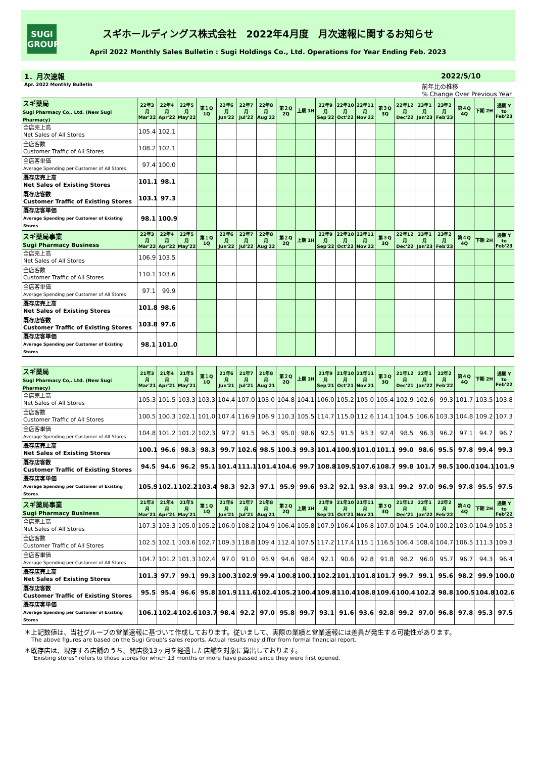SUGI
GROUP
スギホールディングス株式会社　2022年4月度　月次速報に関するお知らせ
April 2022 Monthly Sales Bulletin : Sugi Holdings Co., Ltd. Operations for Year Ending Feb. 2023
1．月次速報 2022/5/10
Apr. 2022 Monthly Bulletin 前年比の推移
% Change Over Previous Year
| スギ薬局 Sugi Pharmacy Co,. Ltd. (New Sugi Pharmacy) | 22年3月 Mar'22 | 22年4月 Apr'22 | 22年5月 May'22 | 第１Q 1Q | 22年6月 Jun'22 | 22年7月 Jul'22 | 22年8月 Aug'22 | 第２Q 2Q | 上期 1H | 22年9月 Sep'22 | 22年10月 Oct'22 | 22年11月 Nov'22 | 第３Q 3Q | 22年12月 Dec'22 | 23年1月 Jan'23 | 23年2月 Feb'23 | 第４Q 4Q | 下期 2H | 通期 Y to Feb'23 |
| --- | --- | --- | --- | --- | --- | --- | --- | --- | --- | --- | --- | --- | --- | --- | --- | --- | --- | --- | --- |
| 全店売上高 Net Sales of All Stores | 105.4 | 102.1 | | | | | | | | | | | | | | | | | |
| 全店客数 Customer Traffic of All Stores | 108.2 | 102.1 | | | | | | | | | | | | | | | | | |
| 全店客単価 Average Spending per Customer of All Stores | 97.4 | 100.0 | | | | | | | | | | | | | | | | | |
| 既存店売上高 Net Sales of Existing Stores | 101.1 | 98.1 | | | | | | | | | | | | | | | | | |
| 既存店客数 Customer Traffic of Existing Stores | 103.1 | 97.3 | | | | | | | | | | | | | | | | | |
| 既存店客単価 Average Spending per Customer of Existing Stores | 98.1 | 100.9 | | | | | | | | | | | | | | | | | |
| スギ薬局事業 Sugi Pharmacy Business | 22年3月 Mar'22 | 22年4月 Apr'22 | 22年5月 May'22 | 第１Q 1Q | 22年6月 Jun'22 | 22年7月 Jul'22 | 22年8月 Aug'22 | 第２Q 2Q | 上期 1H | 22年9月 Sep'22 | 22年10月 Oct'22 | 22年11月 Nov'22 | 第３Q 3Q | 22年12月 Dec'22 | 23年1月 Jan'23 | 23年2月 Feb'23 | 第４Q 4Q | 下期 2H | 通期 Y to Feb'23 |
| 全店売上高 Net Sales of All Stores | 106.9 | 103.5 | | | | | | | | | | | | | | | | | |
| 全店客数 Customer Traffic of All Stores | 110.1 | 103.6 | | | | | | | | | | | | | | | | | |
| 全店客単価 Average Spending per Customer of All Stores | 97.1 | 99.9 | | | | | | | | | | | | | | | | | |
| 既存店売上高 Net Sales of Existing Stores | 101.8 | 98.6 | | | | | | | | | | | | | | | | | |
| 既存店客数 Customer Traffic of Existing Stores | 103.8 | 97.6 | | | | | | | | | | | | | | | | | |
| 既存店客単価 Average Spending per Customer of Existing Stores | 98.1 | 101.0 | | | | | | | | | | | | | | | | | |
| スギ薬局 Sugi Pharmacy Co,. Ltd. (New Sugi Pharmacy) | 21年3月 Mar'21 | 21年4月 Apr'21 | 21年5月 May'21 | 第１Q 1Q | 21年6月 Jun'21 | 21年7月 Jul'21 | 21年8月 Aug'21 | 第２Q 2Q | 上期 1H | 21年9月 Sep'21 | 21年10月 Oct'21 | 21年11月 Nov'21 | 第３Q 3Q | 21年12月 Dec'21 | 22年1月 Jan'22 | 22年2月 Feb'22 | 第４Q 4Q | 下期 2H | 通期 Y to Feb'22 |
| --- | --- | --- | --- | --- | --- | --- | --- | --- | --- | --- | --- | --- | --- | --- | --- | --- | --- | --- | --- |
| 全店売上高 Net Sales of All Stores | 105.3 | 101.5 | 103.3 | 103.3 | 104.4 | 107.0 | 103.0 | 104.8 | 104.1 | 106.0 | 105.2 | 105.0 | 105.4 | 102.9 | 102.6 | 99.3 | 101.7 | 103.5 | 103.8 |
| 全店客数 Customer Traffic of All Stores | 100.5 | 100.3 | 102.1 | 101.0 | 107.4 | 116.9 | 106.9 | 110.3 | 105.5 | 114.7 | 115.0 | 112.6 | 114.1 | 104.5 | 106.6 | 103.3 | 104.8 | 109.2 | 107.3 |
| 全店客単価 Average Spending per Customer of All Stores | 104.8 | 101.2 | 101.2 | 102.3 | 97.2 | 91.5 | 96.3 | 95.0 | 98.6 | 92.5 | 91.5 | 93.3 | 92.4 | 98.5 | 96.3 | 96.2 | 97.1 | 94.7 | 96.7 |
| 既存店売上高 Net Sales of Existing Stores | 100.1 | 96.6 | 98.3 | 98.3 | 99.7 | 102.6 | 98.5 | 100.3 | 99.3 | 101.4 | 100.9 | 101.0 | 101.1 | 99.0 | 98.6 | 95.5 | 97.8 | 99.4 | 99.3 |
| 既存店客数 Customer Traffic of Existing Stores | 94.5 | 94.6 | 96.2 | 95.1 | 101.4 | 111.1 | 101.4 | 104.6 | 99.7 | 108.8 | 109.5 | 107.6 | 108.7 | 99.8 | 101.7 | 98.5 | 100.0 | 104.1 | 101.9 |
| 既存店客単価 Average Spending per Customer of Existing Stores | 105.9 | 102.1 | 102.2 | 103.4 | 98.3 | 92.3 | 97.1 | 95.9 | 99.6 | 93.2 | 92.1 | 93.8 | 93.1 | 99.2 | 97.0 | 96.9 | 97.8 | 95.5 | 97.5 |
| スギ薬局事業 Sugi Pharmacy Business | 21年3月 Mar'21 | 21年4月 Apr'21 | 21年5月 May'21 | 第１Q 1Q | 21年6月 Jun'21 | 21年7月 Jul'21 | 21年8月 Aug'21 | 第２Q 2Q | 上期 1H | 21年9月 Sep'21 | 21年10月 Oct'21 | 21年11月 Nov'21 | 第３Q 3Q | 21年12月 Dec'21 | 22年1月 Jan'22 | 22年2月 Feb'22 | 第４Q 4Q | 下期 2H | 通期 Y to Feb'22 |
| 全店売上高 Net Sales of All Stores | 107.3 | 103.3 | 105.0 | 105.2 | 106.0 | 108.2 | 104.9 | 106.4 | 105.8 | 107.9 | 106.4 | 106.8 | 107.0 | 104.5 | 104.0 | 100.2 | 103.0 | 104.9 | 105.3 |
| 全店客数 Customer Traffic of All Stores | 102.5 | 102.1 | 103.6 | 102.7 | 109.3 | 118.8 | 109.4 | 112.4 | 107.5 | 117.2 | 117.4 | 115.1 | 116.5 | 106.4 | 108.4 | 104.7 | 106.5 | 111.3 | 109.3 |
| 全店客単価 Average Spending per Customer of All Stores | 104.7 | 101.2 | 101.3 | 102.4 | 97.0 | 91.0 | 95.9 | 94.6 | 98.4 | 92.1 | 90.6 | 92.8 | 91.8 | 98.2 | 96.0 | 95.7 | 96.7 | 94.3 | 96.4 |
| 既存店売上高 Net Sales of Existing Stores | 101.3 | 97.7 | 99.1 | 99.3 | 100.3 | 102.9 | 99.4 | 100.8 | 100.1 | 102.2 | 101.1 | 101.8 | 101.7 | 99.7 | 99.1 | 95.6 | 98.2 | 99.9 | 100.0 |
| 既存店客数 Customer Traffic of Existing Stores | 95.5 | 95.4 | 96.6 | 95.8 | 101.9 | 111.6 | 102.4 | 105.2 | 100.4 | 109.8 | 110.4 | 108.8 | 109.6 | 100.4 | 102.2 | 98.8 | 100.5 | 104.8 | 102.6 |
| 既存店客単価 Average Spending per Customer of Existing Stores | 106.1 | 102.4 | 102.6 | 103.7 | 98.4 | 92.2 | 97.0 | 95.8 | 99.7 | 93.1 | 91.6 | 93.6 | 92.8 | 99.2 | 97.0 | 96.8 | 97.8 | 95.3 | 97.5 |
＊上記数値は、当社グループの営業速報に基づいて作成しております。従いまして、実際の業績と営業速報には差異が発生する可能性があります。
The above figures are based on the Sugi Group's sales reports. Actual results may differ from formal financial report.
＊既存店は、現存する店舗のうち、開店後13ヶ月を経過した店舗を対象に算出しております。
"Existing stores" refers to those stores for which 13 months or more have passed since they were first opened.